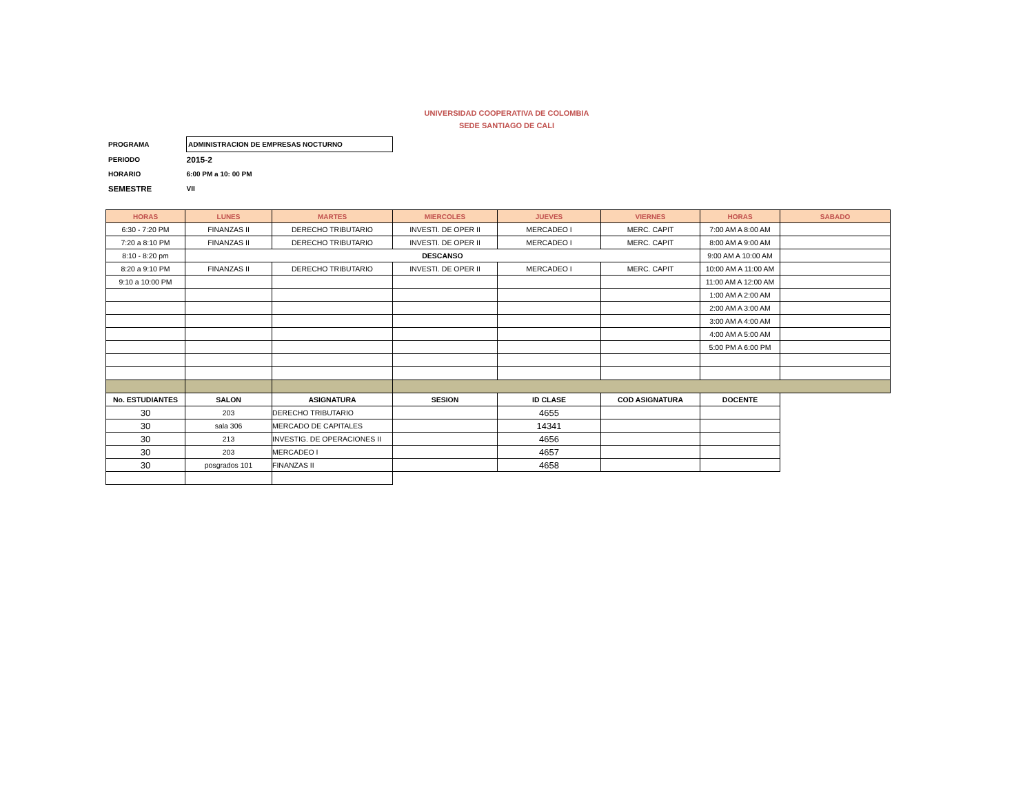UNIVERSIDAD COOPERATIVA DE COLOMBIA
SEDE SANTIAGO DE CALI
| PROGRAMA | ADMINISTRACION DE EMPRESAS NOCTURNO |
| PERIODO | 2015-2 |
| HORARIO | 6:00 PM a 10: 00 PM |
| SEMESTRE | VII |
| HORAS | LUNES | MARTES | MIERCOLES | JUEVES | VIERNES | HORAS | SABADO |
| --- | --- | --- | --- | --- | --- | --- | --- |
| 6:30 - 7:20 PM | FINANZAS II | DERECHO TRIBUTARIO | INVESTI. DE OPER II | MERCADEO I | MERC. CAPIT | 7:00 AM A 8:00 AM | |
| 7:20 a 8:10 PM | FINANZAS II | DERECHO TRIBUTARIO | INVESTI. DE OPER II | MERCADEO I | MERC. CAPIT | 8:00 AM A 9:00 AM | |
| 8:10 - 8:20 pm | DESCANSO | | | | | 9:00 AM A 10:00 AM | |
| 8:20 a 9:10 PM | FINANZAS II | DERECHO TRIBUTARIO | INVESTI. DE OPER II | MERCADEO I | MERC. CAPIT | 10:00 AM A 11:00 AM | |
| 9:10 a 10:00 PM | | | | | | 11:00 AM A 12:00 AM | |
| | | | | | | 1:00 AM A 2:00 AM | |
| | | | | | | 2:00 AM A 3:00 AM | |
| | | | | | | 3:00 AM A 4:00 AM | |
| | | | | | | 4:00 AM A 5:00 AM | |
| | | | | | | 5:00 PM A 6:00 PM | |
| No. ESTUDIANTES | SALON | ASIGNATURA | SESION | ID CLASE | COD ASIGNATURA | DOCENTE | |
| 30 | 203 | DERECHO TRIBUTARIO | | 4655 | | | |
| 30 | sala 306 | MERCADO DE CAPITALES | | 14341 | | | |
| 30 | 213 | INVESTIG. DE OPERACIONES II | | 4656 | | | |
| 30 | 203 | MERCADEO I | | 4657 | | | |
| 30 | posgrados 101 | FINANZAS II | | 4658 | | | |